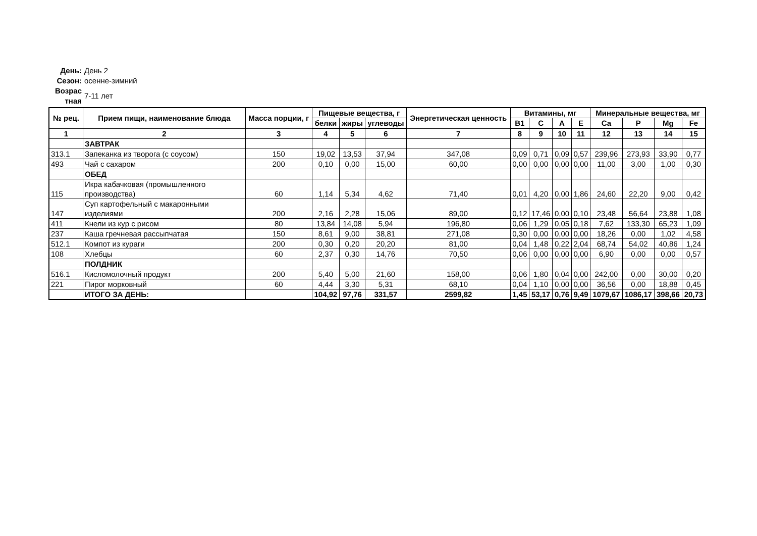День: День 2
Сезон: осенне-зимний
Возрас тная 7-11 лет
| № рец. | Прием пищи, наименование блюда | Масса порции, г | Пищевые вещества, г | | | Энергетическая ценность | Витамины, мг | | | | Минеральные вещества, мг | | | |
| --- | --- | --- | --- | --- | --- | --- | --- | --- | --- | --- | --- | --- | --- | --- |
| | | | белки | жиры | углеводы | | B1 | C | A | E | Ca | P | Mg | Fe |
| 1 | 2 | 3 | 4 | 5 | 6 | 7 | 8 | 9 | 10 | 11 | 12 | 13 | 14 | 15 |
| | ЗАВТРАК | | | | | | | | | | | | | |
| 313.1 | Запеканка из творога (с соусом) | 150 | 19,02 | 13,53 | 37,94 | 347,08 | 0,09 | 0,71 | 0,09 | 0,57 | 239,96 | 273,93 | 33,90 | 0,77 |
| 493 | Чай с сахаром | 200 | 0,10 | 0,00 | 15,00 | 60,00 | 0,00 | 0,00 | 0,00 | 0,00 | 11,00 | 3,00 | 1,00 | 0,30 |
| | ОБЕД | | | | | | | | | | | | | |
| 115 | Икра кабачковая (промышленного производства) | 60 | 1,14 | 5,34 | 4,62 | 71,40 | 0,01 | 4,20 | 0,00 | 1,86 | 24,60 | 22,20 | 9,00 | 0,42 |
| 147 | Суп картофельный с макаронными изделиями | 200 | 2,16 | 2,28 | 15,06 | 89,00 | 0,12 | 17,46 | 0,00 | 0,10 | 23,48 | 56,64 | 23,88 | 1,08 |
| 411 | Кнели из кур с рисом | 80 | 13,84 | 14,08 | 5,94 | 196,80 | 0,06 | 1,29 | 0,05 | 0,18 | 7,62 | 133,30 | 65,23 | 1,09 |
| 237 | Каша гречневая рассыпчатая | 150 | 8,61 | 9,00 | 38,81 | 271,08 | 0,30 | 0,00 | 0,00 | 0,00 | 18,26 | 0,00 | 1,02 | 4,58 |
| 512.1 | Компот из кураги | 200 | 0,30 | 0,20 | 20,20 | 81,00 | 0,04 | 1,48 | 0,22 | 2,04 | 68,74 | 54,02 | 40,86 | 1,24 |
| 108 | Хлебцы | 60 | 2,37 | 0,30 | 14,76 | 70,50 | 0,06 | 0,00 | 0,00 | 0,00 | 6,90 | 0,00 | 0,00 | 0,57 |
| | ПОЛДНИК | | | | | | | | | | | | | |
| 516.1 | Кисломолочный продукт | 200 | 5,40 | 5,00 | 21,60 | 158,00 | 0,06 | 1,80 | 0,04 | 0,00 | 242,00 | 0,00 | 30,00 | 0,20 |
| 221 | Пирог морковный | 60 | 4,44 | 3,30 | 5,31 | 68,10 | 0,04 | 1,10 | 0,00 | 0,00 | 36,56 | 0,00 | 18,88 | 0,45 |
| | ИТОГО ЗА ДЕНЬ: | | 104,92 | 97,76 | 331,57 | 2599,82 | 1,45 | 53,17 | 0,76 | 9,49 | 1079,67 | 1086,17 | 398,66 | 20,73 |